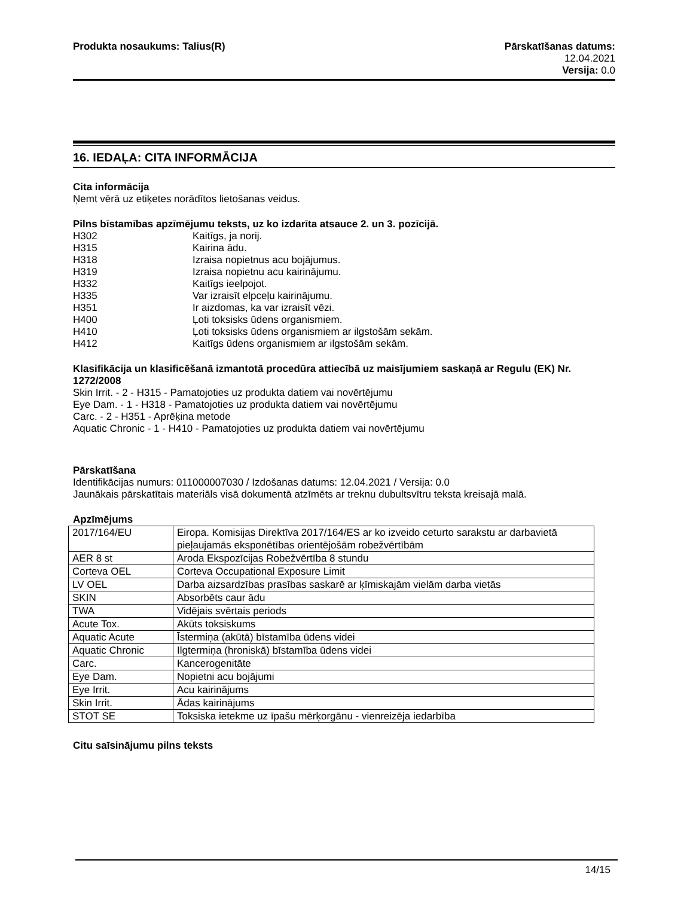Produkta nosaukums: Talius(R) Pārskatīšanas datums:
12.04.2021
Versija: 0.0
16. IEDAĻA: CITA INFORMĀCIJA
Cita informācija
Ņemt vērā uz etiķetes norādītos lietošanas veidus.
Pilns bīstamības apzīmējumu teksts, uz ko izdarīta atsauce 2. un 3. pozīcijā.
| H302 | Kaitīgs, ja norij. |
| H315 | Kairina ādu. |
| H318 | Izraisa nopietnus acu bojājumus. |
| H319 | Izraisa nopietnu acu kairinājumu. |
| H332 | Kaitīgs ieelpojot. |
| H335 | Var izraisīt elpceļu kairinājumu. |
| H351 | Ir aizdomas, ka var izraisīt vēzi. |
| H400 | Ļoti toksisks ūdens organismiem. |
| H410 | Ļoti toksisks ūdens organismiem ar ilgstošām sekām. |
| H412 | Kaitīgs ūdens organismiem ar ilgstošām sekām. |
Klasifikācija un klasificēšanā izmantotā procedūra attiecībā uz maisījumiem saskaņā ar Regulu (EK) Nr. 1272/2008
Skin Irrit. - 2 - H315 - Pamatojoties uz produkta datiem vai novērtējumu
Eye Dam. - 1 - H318 - Pamatojoties uz produkta datiem vai novērtējumu
Carc. - 2 - H351 - Aprēķina metode
Aquatic Chronic - 1 - H410 - Pamatojoties uz produkta datiem vai novērtējumu
Pārskatīšana
Identifikācijas numurs: 011000007030 / Izdošanas datums: 12.04.2021 / Versija: 0.0
Jaunākais pārskatītais materiāls visā dokumentā atzīmēts ar treknu dubultsvītru teksta kreisajā malā.
Apzīmējums
| 2017/164/EU | Eiropa. Komisijas Direktīva 2017/164/ES ar ko izveido ceturto sarakstu ar darbavietā pieļaujamās eksponētības orientējošām robežvērtībām |
| AER 8 st | Aroda Ekspozīcijas Robežvērtība 8 stundu |
| Corteva OEL | Corteva Occupational Exposure Limit |
| LV OEL | Darba aizsardzības prasības saskarē ar ķīmiskajām vielām darba vietās |
| SKIN | Absorbēts caur ādu |
| TWA | Vidējais svērtais periods |
| Acute Tox. | Akūts toksiskums |
| Aquatic Acute | Īstermiņa (akūtā) bīstamība ūdens videi |
| Aquatic Chronic | Ilgtermiņa (hroniskā) bīstamība ūdens videi |
| Carc. | Kancerogenitāte |
| Eye Dam. | Nopietni acu bojājumi |
| Eye Irrit. | Acu kairinājums |
| Skin Irrit. | Ādas kairinājums |
| STOT SE | Toksiska ietekme uz īpašu mērķorgānu - vienreizēja iedarbība |
Citu saīsinājumu pilns teksts
14/15